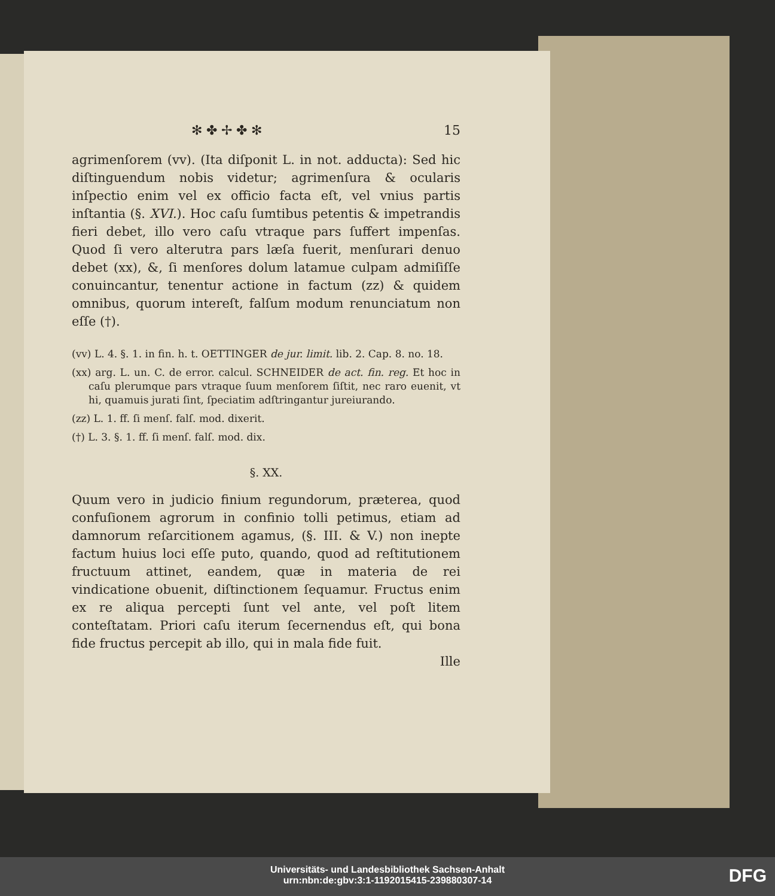✻ ✤ ✢ ✤ ✻ 15
agrimenſorem (vv). (Ita diſponit L. in not. adducta): Sed hic diſtinguendum nobis videtur; agrimenſura & ocularis inſpectio enim vel ex officio facta eſt, vel vnius partis inſtantia (§. XVI.). Hoc caſu ſumtibus petentis & impetrandis fieri debet, illo vero caſu vtraque pars ſuffert impenſas. Quod ſi vero alterutra pars læſa fuerit, menſurari denuo debet (xx), &, ſi menſores dolum latamue culpam admiſiſſe conuincantur, tenentur actione in factum (zz) & quidem omnibus, quorum intereſt, falſum modum renunciatum non eſſe (†).
(vv) L. 4. §. 1. in fin. h. t. OETTINGER de jur. limit. lib. 2. Cap. 8. no. 18.
(xx) arg. L. un. C. de error. calcul. SCHNEIDER de act. fin. reg. Et hoc in caſu plerumque pars vtraque ſuum menſorem ſiſtit, nec raro euenit, vt hi, quamuis jurati ſint, ſpeciatim adſtringantur jureiurando.
(zz) L. 1. ff. ſi menſ. falſ. mod. dixerit.
(†) L. 3. §. 1. ff. ſi menſ. falſ. mod. dix.
§. XX.
Quum vero in judicio finium regundorum, præterea, quod confuſionem agrorum in confinio tolli petimus, etiam ad damnorum reſarcitionem agamus, (§. III. & V.) non inepte factum huius loci eſſe puto, quando, quod ad reſtitutionem fructuum attinet, eandem, quæ in materia de rei vindicatione obuenit, diſtinctionem ſequamur. Fructus enim ex re aliqua percepti ſunt vel ante, vel poſt litem conteſtatam. Priori caſu iterum ſecernendus eſt, qui bona fide fructus percepit ab illo, qui in mala fide fuit.
Ille
Universitäts- und Landesbibliothek Sachsen-Anhalt
urn:nbn:de:gbv:3:1-1192015415-239880307-14
DFG